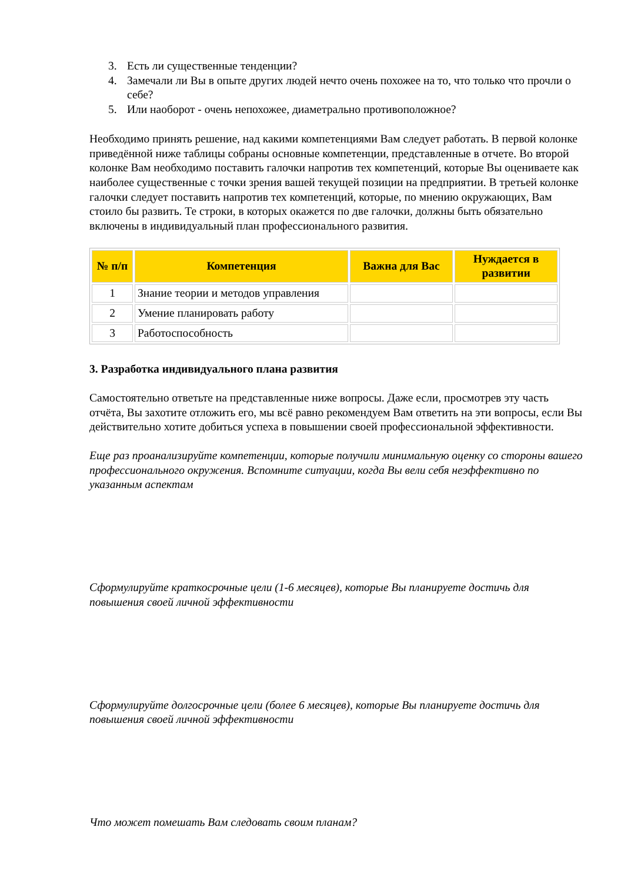3. Есть ли существенные тенденции?
4. Замечали ли Вы в опыте других людей нечто очень похожее на то, что только что прочли о себе?
5. Или наоборот - очень непохожее, диаметрально противоположное?
Необходимо принять решение, над какими компетенциями Вам следует работать. В первой колонке приведённой ниже таблицы собраны основные компетенции, представленные в отчете. Во второй колонке Вам необходимо поставить галочки напротив тех компетенций, которые Вы оцениваете как наиболее существенные с точки зрения вашей текущей позиции на предприятии. В третьей колонке галочки следует поставить напротив тех компетенций, которые, по мнению окружающих, Вам стоило бы развить. Те строки, в которых окажется по две галочки, должны быть обязательно включены в индивидуальный план профессионального развития.
| № п/п | Компетенция | Важна для Вас | Нуждается в развитии |
| --- | --- | --- | --- |
| 1 | Знание теории и методов управления | | |
| 2 | Умение планировать работу | | |
| 3 | Работоспособность | | |
3. Разработка индивидуального плана развития
Самостоятельно ответьте на представленные ниже вопросы. Даже если, просмотрев эту часть отчёта, Вы захотите отложить его, мы всё равно рекомендуем Вам ответить на эти вопросы, если Вы действительно хотите добиться успеха в повышении своей профессиональной эффективности.
Еще раз проанализируйте компетенции, которые получили минимальную оценку со стороны вашего профессионального окружения. Вспомните ситуации, когда Вы вели себя неэффективно по указанным аспектам
Сформулируйте краткосрочные цели (1-6 месяцев), которые Вы планируете достичь для повышения своей личной эффективности
Сформулируйте долгосрочные цели (более 6 месяцев), которые Вы планируете достичь для повышения своей личной эффективности
Что может помешать Вам следовать своим планам?